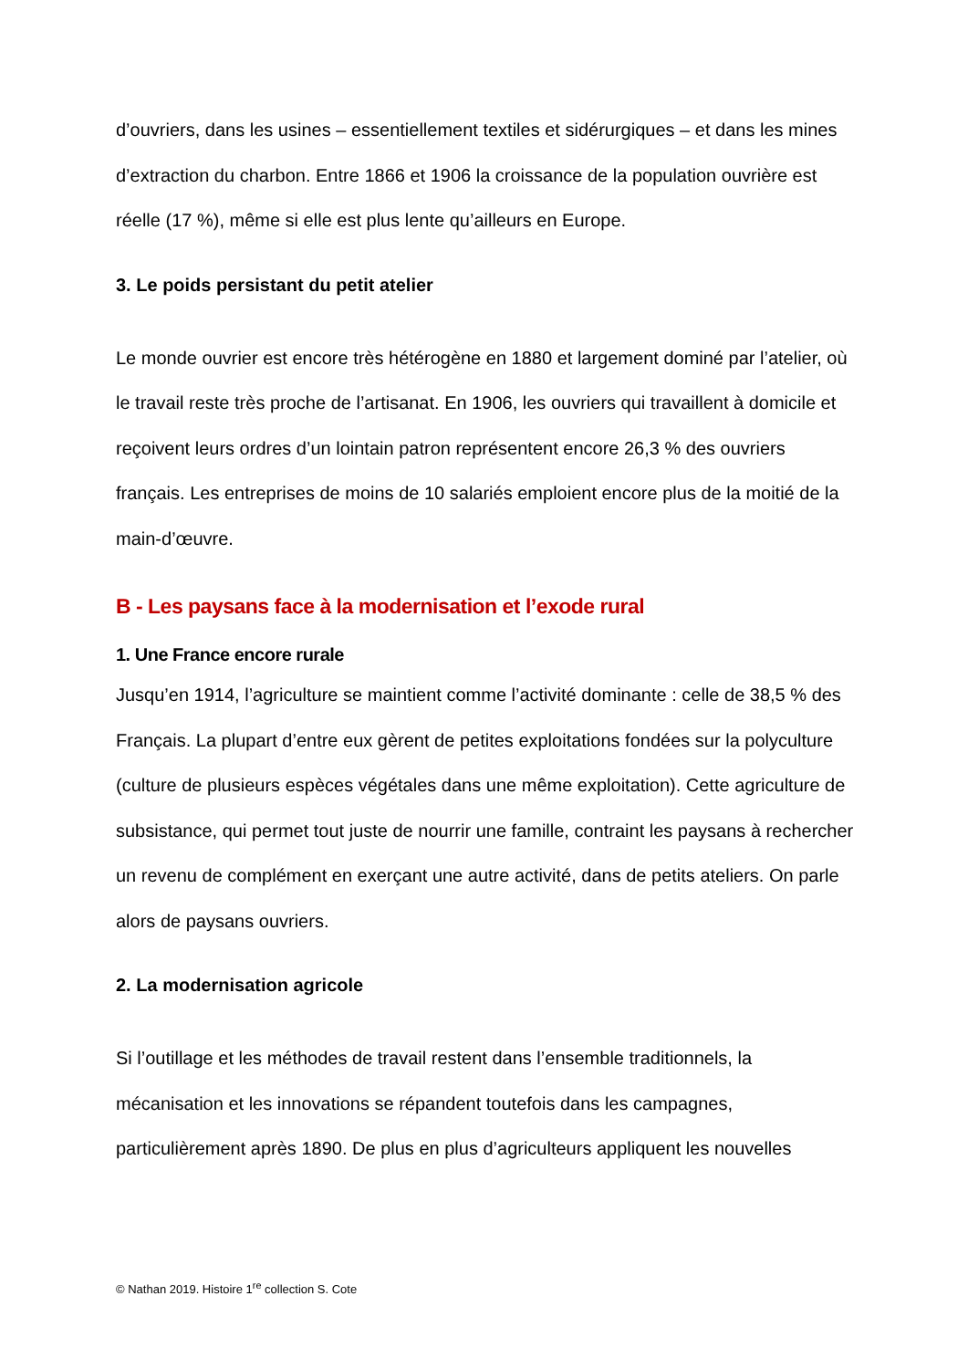d’ouvriers, dans les usines – essentiellement textiles et sidérurgiques – et dans les mines d’extraction du charbon. Entre 1866 et 1906 la croissance de la population ouvrière est réelle (17 %), même si elle est plus lente qu’ailleurs en Europe.
3. Le poids persistant du petit atelier
Le monde ouvrier est encore très hétérogène en 1880 et largement dominé par l’atelier, où le travail reste très proche de l’artisanat. En 1906, les ouvriers qui travaillent à domicile et reçoivent leurs ordres d’un lointain patron représentent encore 26,3 % des ouvriers français. Les entreprises de moins de 10 salariés emploient encore plus de la moitié de la main-d’œuvre.
B - Les paysans face à la modernisation et l’exode rural
1. Une France encore rurale
Jusqu’en 1914, l’agriculture se maintient comme l’activité dominante : celle de 38,5 % des Français. La plupart d’entre eux gèrent de petites exploitations fondées sur la polyculture (culture de plusieurs espèces végétales dans une même exploitation). Cette agriculture de subsistance, qui permet tout juste de nourrir une famille, contraint les paysans à rechercher un revenu de complément en exerçant une autre activité, dans de petits ateliers. On parle alors de paysans ouvriers.
2. La modernisation agricole
Si l’outillage et les méthodes de travail restent dans l’ensemble traditionnels, la mécanisation et les innovations se répandent toutefois dans les campagnes, particulièrement après 1890. De plus en plus d’agriculteurs appliquent les nouvelles
© Nathan 2019. Histoire 1<sup>re</sup> collection S. Cote